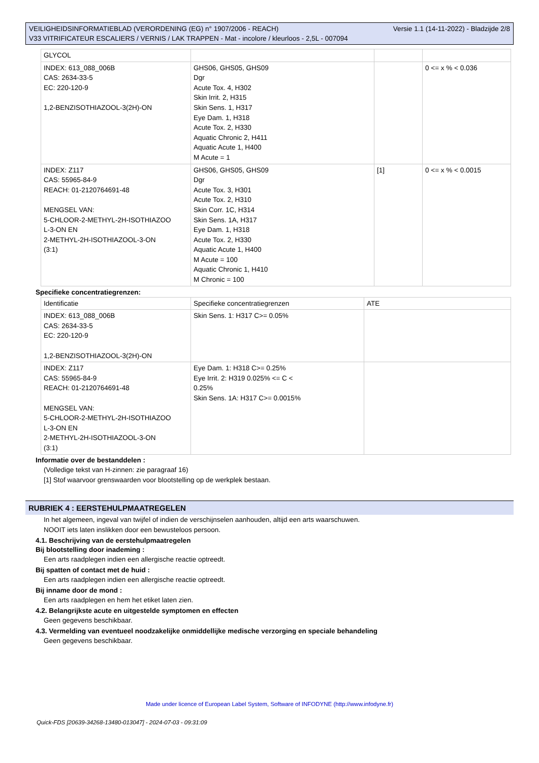Versie 1.1 (14-11-2022) - Bladzijde 2/8 VEILIGHEIDSINFORMATIEBLAD (VERORDENING (EG) n° 1907/2006 - REACH)
V33 VITRIFICATEUR ESCALIERS / VERNIS / LAK TRAPPEN - Mat - incolore / kleurloos - 2,5L - 007094
| GLYCOL | | | |
| INDEX: 613_088_006B CAS: 2634-33-5 EC: 220-120-9 1,2-BENZISOTHIAZOOL-3(2H)-ON | GHS06, GHS05, GHS09 Dgr Acute Tox. 4, H302 Skin Irrit. 2, H315 Skin Sens. 1, H317 Eye Dam. 1, H318 Acute Tox. 2, H330 Aquatic Chronic 2, H411 Aquatic Acute 1, H400 M Acute = 1 | | 0 <= x % < 0.036 |
| INDEX: Z117 CAS: 55965-84-9 REACH: 01-2120764691-48 MENGSEL VAN: 5-CHLOOR-2-METHYL-2H-ISOTHIAZOO L-3-ON EN 2-METHYL-2H-ISOTHIAZOOL-3-ON (3:1) | GHS06, GHS05, GHS09 Dgr Acute Tox. 3, H301 Acute Tox. 2, H310 Skin Corr. 1C, H314 Skin Sens. 1A, H317 Eye Dam. 1, H318 Acute Tox. 2, H330 Aquatic Acute 1, H400 M Acute = 100 Aquatic Chronic 1, H410 M Chronic = 100 | [1] | 0 <= x % < 0.0015 |
Specifieke concentratiegrenzen:
| Identificatie | Specifieke concentratiegrenzen | ATE |
| INDEX: 613_088_006B CAS: 2634-33-5 EC: 220-120-9 1,2-BENZISOTHIAZOOL-3(2H)-ON | Skin Sens. 1: H317 C>= 0.05% | |
| INDEX: Z117 CAS: 55965-84-9 REACH: 01-2120764691-48 MENGSEL VAN: 5-CHLOOR-2-METHYL-2H-ISOTHIAZOO L-3-ON EN 2-METHYL-2H-ISOTHIAZOOL-3-ON (3:1) | Eye Dam. 1: H318 C>= 0.25% Eye Irrit. 2: H319 0.025% <= C < 0.25% Skin Sens. 1A: H317 C>= 0.0015% | |
Informatie over de bestanddelen :
(Volledige tekst van H-zinnen: zie paragraaf 16)
[1] Stof waarvoor grenswaarden voor blootstelling op de werkplek bestaan.
RUBRIEK 4 : EERSTEHULPMAATREGELEN
In het algemeen, ingeval van twijfel of indien de verschijnselen aanhouden, altijd een arts waarschuwen.
NOOIT iets laten inslikken door een bewusteloos persoon.
4.1. Beschrijving van de eerstehulpmaatregelen
Bij blootstelling door inademing :
Een arts raadplegen indien een allergische reactie optreedt.
Bij spatten of contact met de huid :
Een arts raadplegen indien een allergische reactie optreedt.
Bij inname door de mond :
Een arts raadplegen en hem het etiket laten zien.
4.2. Belangrijkste acute en uitgestelde symptomen en effecten
Geen gegevens beschikbaar.
4.3. Vermelding van eventueel noodzakelijke onmiddellijke medische verzorging en speciale behandeling
Geen gegevens beschikbaar.
Made under licence of European Label System, Software of INFODYNE (http://www.infodyne.fr)
Quick-FDS [20639-34268-13480-013047] - 2024-07-03 - 09:31:09